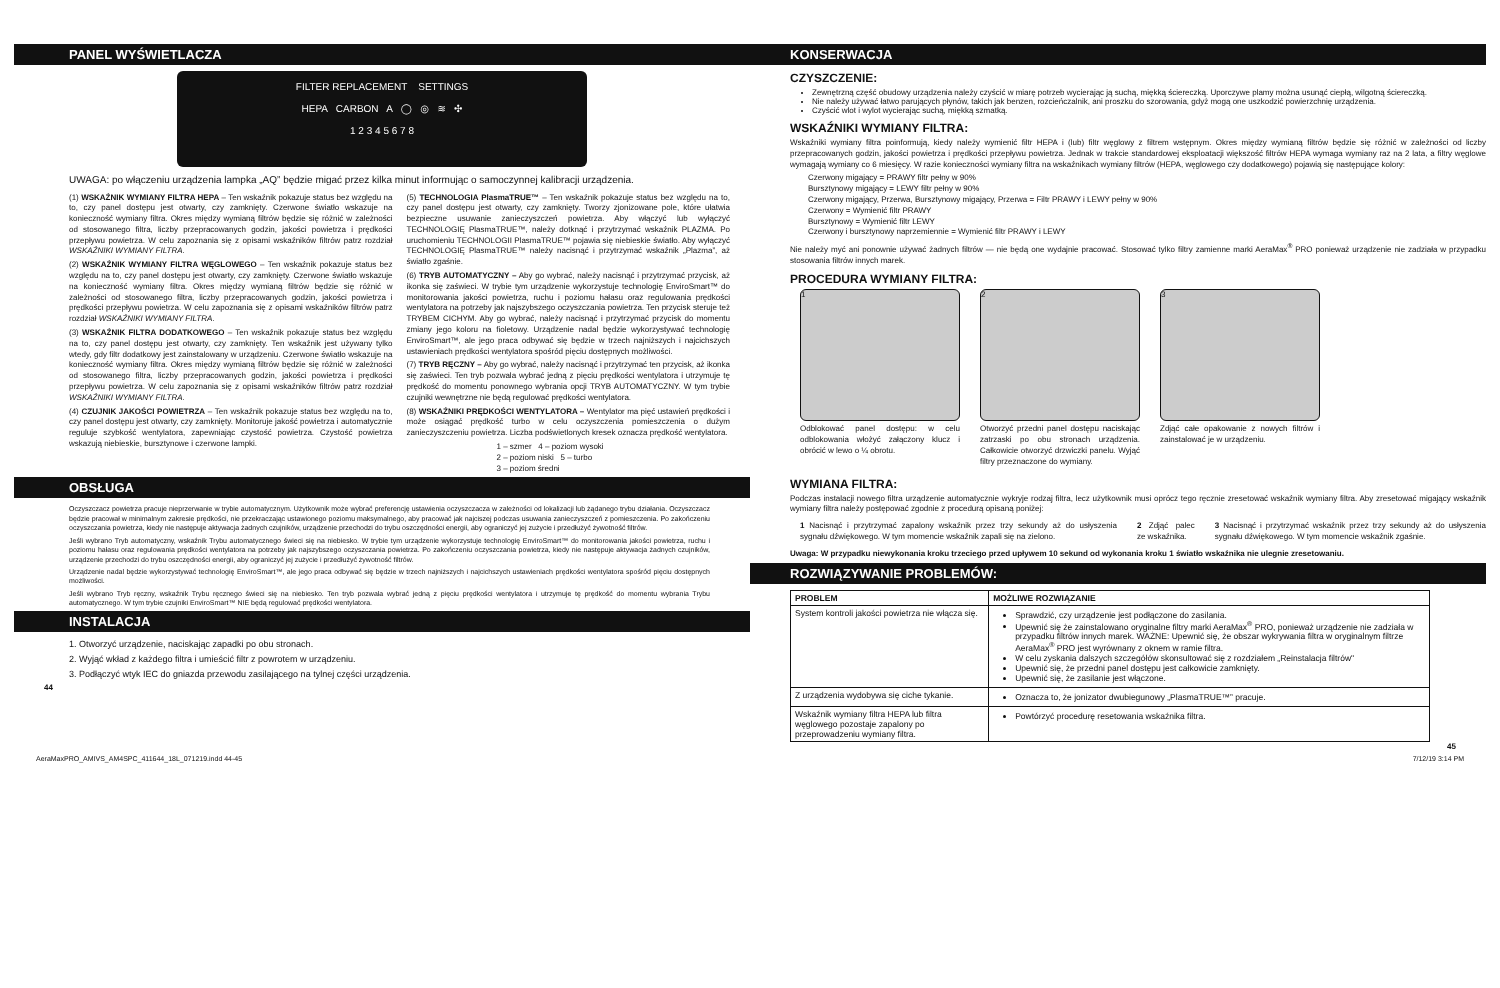PANEL WYŚWIETLACZA
FILTER REPLACEMENT SETTINGS
HEPA CARBON A ◯ ◎ ≋ ✣
1 2 3 4 5 6 7 8
UWAGA: po włączeniu urządzenia lampka „AQ” będzie migać przez kilka minut informując o samoczynnej kalibracji urządzenia.
(1) WSKAŹNIK WYMIANY FILTRA HEPA – Ten wskaźnik pokazuje status bez względu na to, czy panel dostępu jest otwarty, czy zamknięty. Czerwone światło wskazuje na konieczność wymiany filtra. Okres między wymianą filtrów będzie się różnić w zależności od stosowanego filtra, liczby przepracowanych godzin, jakości powietrza i prędkości przepływu powietrza. W celu zapoznania się z opisami wskaźników filtrów patrz rozdział WSKAŹNIKI WYMIANY FILTRA.
(2) WSKAŹNIK WYMIANY FILTRA WĘGLOWEGO – Ten wskaźnik pokazuje status bez względu na to, czy panel dostępu jest otwarty, czy zamknięty. Czerwone światło wskazuje na konieczność wymiany filtra. Okres między wymianą filtrów będzie się różnić w zależności od stosowanego filtra, liczby przepracowanych godzin, jakości powietrza i prędkości przepływu powietrza. W celu zapoznania się z opisami wskaźników filtrów patrz rozdział WSKAŹNIKI WYMIANY FILTRA.
(3) WSKAŹNIK FILTRA DODATKOWEGO – Ten wskaźnik pokazuje status bez względu na to, czy panel dostępu jest otwarty, czy zamknięty. Ten wskaźnik jest używany tylko wtedy, gdy filtr dodatkowy jest zainstalowany w urządzeniu. Czerwone światło wskazuje na konieczność wymiany filtra. Okres między wymianą filtrów będzie się różnić w zależności od stosowanego filtra, liczby przepracowanych godzin, jakości powietrza i prędkości przepływu powietrza. W celu zapoznania się z opisami wskaźników filtrów patrz rozdział WSKAŹNIKI WYMIANY FILTRA.
(4) CZUJNIK JAKOŚCI POWIETRZA – Ten wskaźnik pokazuje status bez względu na to, czy panel dostępu jest otwarty, czy zamknięty. Monitoruje jakość powietrza i automatycznie reguluje szybkość wentylatora, zapewniając czystość powietrza. Czystość powietrza wskazują niebieskie, bursztynowe i czerwone lampki.
(5) TECHNOLOGIA PlasmaTRUE™ – Ten wskaźnik pokazuje status bez względu na to, czy panel dostępu jest otwarty, czy zamknięty. Tworzy zjonizowane pole, które ułatwia bezpieczne usuwanie zanieczyszczeń powietrza. Aby włączyć lub wyłączyć TECHNOLOGIĘ PlasmaTRUE™, należy dotknąć i przytrzymać wskaźnik PLAZMA. Po uruchomieniu TECHNOLOGII PlasmaTRUE™ pojawia się niebieskie światło. Aby wyłączyć TECHNOLOGIĘ PlasmaTRUE™ należy nacisnąć i przytrzymać wskaźnik „Plazma”, aż światło zgaśnie.
(6) TRYB AUTOMATYCZNY – Aby go wybrać, należy nacisnąć i przytrzymać przycisk, aż ikonka się zaświeci. W trybie tym urządzenie wykorzystuje technologię EnviroSmart™ do monitorowania jakości powietrza, ruchu i poziomu hałasu oraz regulowania prędkości wentylatora na potrzeby jak najszybszego oczyszczania powietrza. Ten przycisk steruje też TRYBEM CICHYM. Aby go wybrać, należy nacisnąć i przytrzymać przycisk do momentu zmiany jego koloru na fioletowy. Urządzenie nadal będzie wykorzystywać technologię EnviroSmart™, ale jego praca odbywać się będzie w trzech najniższych i najcichszych ustawieniach prędkości wentylatora spośród pięciu dostępnych możliwości.
(7) TRYB RĘCZNY – Aby go wybrać, należy nacisnąć i przytrzymać ten przycisk, aż ikonka się zaświeci. Ten tryb pozwala wybrać jedną z pięciu prędkości wentylatora i utrzymuje tę prędkość do momentu ponownego wybrania opcji TRYB AUTOMATYCZNY. W tym trybie czujniki wewnętrzne nie będą regulować prędkości wentylatora.
(8) WSKAŹNIKI PRĘDKOŚCI WENTYLATORA – Wentylator ma pięć ustawień prędkości i może osiągać prędkość turbo w celu oczyszczenia pomieszczenia o dużym zanieczyszczeniu powietrza. Liczba podświetlonych kresek oznacza prędkość wentylatora.
1 – szmer 4 – poziom wysoki
2 – poziom niski 5 – turbo
3 – poziom średni
OBSŁUGA
Oczyszczacz powietrza pracuje nieprzerwanie w trybie automatycznym. Użytkownik może wybrać preferencję ustawienia oczyszczacza w zależności od lokalizacji lub żądanego trybu działania. Oczyszczacz będzie pracował w minimalnym zakresie prędkości, nie przekraczając ustawionego poziomu maksymalnego, aby pracować jak najciszej podczas usuwania zanieczyszczeń z pomieszczenia. Po zakończeniu oczyszczania powietrza, kiedy nie następuje aktywacja żadnych czujników, urządzenie przechodzi do trybu oszczędności energii, aby ograniczyć jej zużycie i przedłużyć żywotność filtrów.
Jeśli wybrano Tryb automatyczny, wskaźnik Trybu automatycznego świeci się na niebiesko. W trybie tym urządzenie wykorzystuje technologię EnviroSmart™ do monitorowania jakości powietrza, ruchu i poziomu hałasu oraz regulowania prędkości wentylatora na potrzeby jak najszybszego oczyszczania powietrza. Po zakończeniu oczyszczania powietrza, kiedy nie następuje aktywacja żadnych czujników, urządzenie przechodzi do trybu oszczędności energii, aby ograniczyć jej zużycie i przedłużyć żywotność filtrów.
Urządzenie nadal będzie wykorzystywać technologię EnviroSmart™, ale jego praca odbywać się będzie w trzech najniższych i najcichszych ustawieniach prędkości wentylatora spośród pięciu dostępnych możliwości.
Jeśli wybrano Tryb ręczny, wskaźnik Trybu ręcznego świeci się na niebiesko. Ten tryb pozwala wybrać jedną z pięciu prędkości wentylatora i utrzymuje tę prędkość do momentu wybrania Trybu automatycznego. W tym trybie czujniki EnviroSmart™ NIE będą regulować prędkości wentylatora.
INSTALACJA
1. Otworzyć urządzenie, naciskając zapadki po obu stronach.
2. Wyjąć wkład z każdego filtra i umieścić filtr z powrotem w urządzeniu.
3. Podłączyć wtyk IEC do gniazda przewodu zasilającego na tylnej części urządzenia.
44
KONSERWACJA
CZYSZCZENIE:
Zewnętrzną część obudowy urządzenia należy czyścić w miarę potrzeb wycierając ją suchą, miękką ściereczką. Uporczywe plamy można usunąć ciepłą, wilgotną ściereczką.
Nie należy używać łatwo parujących płynów, takich jak benzen, rozcieńczalnik, ani proszku do szorowania, gdyż mogą one uszkodzić powierzchnię urządzenia.
Czyścić wlot i wylot wycierając suchą, miękką szmatką.
WSKAŹNIKI WYMIANY FILTRA:
Wskaźniki wymiany filtra poinformują, kiedy należy wymienić filtr HEPA i (lub) filtr węglowy z filtrem wstępnym. Okres między wymianą filtrów będzie się różnić w zależności od liczby przepracowanych godzin, jakości powietrza i prędkości przepływu powietrza. Jednak w trakcie standardowej eksploatacji większość filtrów HEPA wymaga wymiany raz na 2 lata, a filtry węglowe wymagają wymiany co 6 miesięcy. W razie konieczności wymiany filtra na wskaźnikach wymiany filtrów (HEPA, węglowego czy dodatkowego) pojawią się następujące kolory:
Czerwony migający = PRAWY filtr pełny w 90%
Bursztynowy migający = LEWY filtr pełny w 90%
Czerwony migający, Przerwa, Bursztynowy migający, Przerwa = Filtr PRAWY i LEWY pełny w 90%
Czerwony = Wymienić filtr PRAWY
Bursztynowy = Wymienić filtr LEWY
Czerwony i bursztynowy naprzemiennie = Wymienić filtr PRAWY i LEWY
Nie należy myć ani ponownie używać żadnych filtrów — nie będą one wydajnie pracować. Stosować tylko filtry zamienne marki AeraMax<sup>®</sup> PRO ponieważ urządzenie nie zadziała w przypadku stosowania filtrów innych marek.
PROCEDURA WYMIANY FILTRA:
1
Odblokować panel dostępu: w celu odblokowania włożyć załączony klucz i obrócić w lewo o ¼ obrotu.
2
Otworzyć przedni panel dostępu naciskając zatrzaski po obu stronach urządzenia. Całkowicie otworzyć drzwiczki panelu. Wyjąć filtry przeznaczone do wymiany.
3
Zdjąć całe opakowanie z nowych filtrów i zainstalować je w urządzeniu.
WYMIANA FILTRA:
Podczas instalacji nowego filtra urządzenie automatycznie wykryje rodzaj filtra, lecz użytkownik musi oprócz tego ręcznie zresetować wskaźnik wymiany filtra. Aby zresetować migający wskaźnik wymiany filtra należy postępować zgodnie z procedurą opisaną poniżej:
1 Nacisnąć i przytrzymać zapalony wskaźnik przez trzy sekundy aż do usłyszenia sygnału dźwiękowego. W tym momencie wskaźnik zapali się na zielono.
2 Zdjąć palec ze wskaźnika. 3 Nacisnąć i przytrzymać wskaźnik przez trzy sekundy aż do usłyszenia sygnału dźwiękowego. W tym momencie wskaźnik zgaśnie.
Uwaga: W przypadku niewykonania kroku trzeciego przed upływem 10 sekund od wykonania kroku 1 światło wskaźnika nie ulegnie zresetowaniu.
ROZWIĄZYWANIE PROBLEMÓW:
| PROBLEM | MOŻLIWE ROZWIĄZANIE |
| --- | --- |
| System kontroli jakości powietrza nie włącza się. | Sprawdzić, czy urządzenie jest podłączone do zasilania. Upewnić się że zainstalowano oryginalne filtry marki AeraMax<sup>®</sup> PRO, ponieważ urządzenie nie zadziała w przypadku filtrów innych marek. WAŻNE: Upewnić się, że obszar wykrywania filtra w oryginalnym filtrze AeraMax<sup>®</sup> PRO jest wyrównany z oknem w ramie filtra. W celu zyskania dalszych szczegółów skonsultować się z rozdziałem „Reinstalacja filtrów" Upewnić się, że przedni panel dostępu jest całkowicie zamknięty. Upewnić się, że zasilanie jest włączone. |
| Z urządzenia wydobywa się ciche tykanie. | Oznacza to, że jonizator dwubiegunowy „PlasmaTRUE™” pracuje. |
| Wskaźnik wymiany filtra HEPA lub filtra węglowego pozostaje zapalony po przeprowadzeniu wymiany filtra. | Powtórzyć procedurę resetowania wskaźnika filtra. |
45
AeraMaxPRO_AMIVS_AM4SPC_411644_18L_071219.indd 44-45 7/12/19 3:14 PM